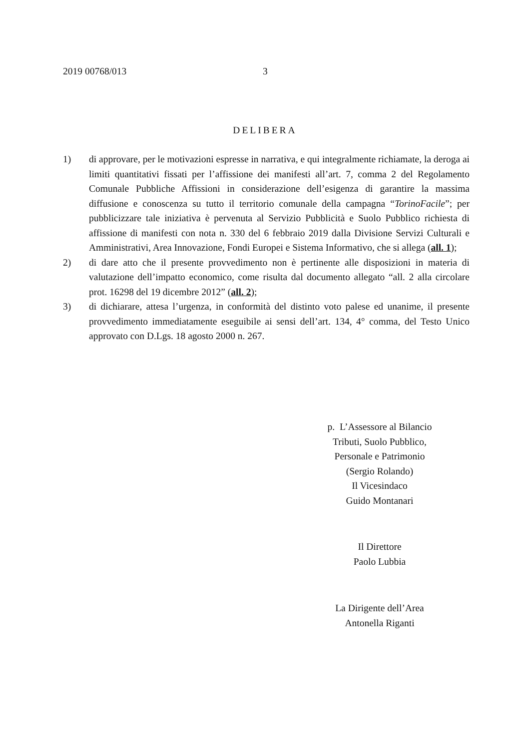2019 00768/013 3
DELIBERA
1) di approvare, per le motivazioni espresse in narrativa, e qui integralmente richiamate, la deroga ai limiti quantitativi fissati per l’affissione dei manifesti all’art. 7, comma 2 del Regolamento Comunale Pubbliche Affissioni in considerazione dell’esigenza di garantire la massima diffusione e conoscenza su tutto il territorio comunale della campagna “TorinoFacile”; per pubblicizzare tale iniziativa è pervenuta al Servizio Pubblicità e Suolo Pubblico richiesta di affissione di manifesti con nota n. 330 del 6 febbraio 2019 dalla Divisione Servizi Culturali e Amministrativi, Area Innovazione, Fondi Europei e Sistema Informativo, che si allega (all. 1);
2) di dare atto che il presente provvedimento non è pertinente alle disposizioni in materia di valutazione dell’impatto economico, come risulta dal documento allegato “all. 2 alla circolare prot. 16298 del 19 dicembre 2012” (all. 2);
3) di dichiarare, attesa l’urgenza, in conformità del distinto voto palese ed unanime, il presente provvedimento immediatamente eseguibile ai sensi dell’art. 134, 4° comma, del Testo Unico approvato con D.Lgs. 18 agosto 2000 n. 267.
p. L’Assessore al Bilancio
Tributi, Suolo Pubblico,
Personale e Patrimonio
(Sergio Rolando)
Il Vicesindaco
Guido Montanari
Il Direttore
Paolo Lubbia
La Dirigente dell’Area
Antonella Riganti